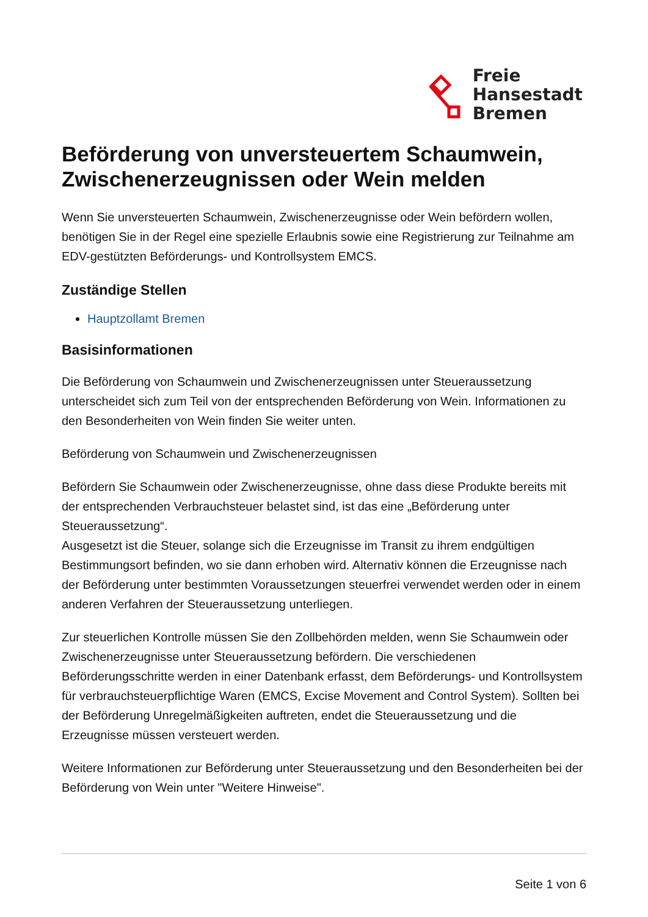Freie
Hansestadt
Bremen
Beförderung von unversteuertem Schaumwein, Zwischenerzeugnissen oder Wein melden
Wenn Sie unversteuerten Schaumwein, Zwischenerzeugnisse oder Wein befördern wollen, benötigen Sie in der Regel eine spezielle Erlaubnis sowie eine Registrierung zur Teilnahme am EDV-gestützten Beförderungs- und Kontrollsystem EMCS.
Zuständige Stellen
Hauptzollamt Bremen
Basisinformationen
Die Beförderung von Schaumwein und Zwischenerzeugnissen unter Steueraussetzung unterscheidet sich zum Teil von der entsprechenden Beförderung von Wein. Informationen zu den Besonderheiten von Wein finden Sie weiter unten.
Beförderung von Schaumwein und Zwischenerzeugnissen
Befördern Sie Schaumwein oder Zwischenerzeugnisse, ohne dass diese Produkte bereits mit der entsprechenden Verbrauchsteuer belastet sind, ist das eine „Beförderung unter Steueraussetzung“.
Ausgesetzt ist die Steuer, solange sich die Erzeugnisse im Transit zu ihrem endgültigen Bestimmungsort befinden, wo sie dann erhoben wird. Alternativ können die Erzeugnisse nach der Beförderung unter bestimmten Voraussetzungen steuerfrei verwendet werden oder in einem anderen Verfahren der Steueraussetzung unterliegen.
Zur steuerlichen Kontrolle müssen Sie den Zollbehörden melden, wenn Sie Schaumwein oder Zwischenerzeugnisse unter Steueraussetzung befördern. Die verschiedenen Beförderungsschritte werden in einer Datenbank erfasst, dem Beförderungs- und Kontrollsystem für verbrauchsteuerpflichtige Waren (EMCS, Excise Movement and Control System). Sollten bei der Beförderung Unregelmäßigkeiten auftreten, endet die Steueraussetzung und die Erzeugnisse müssen versteuert werden.
Weitere Informationen zur Beförderung unter Steueraussetzung und den Besonderheiten bei der Beförderung von Wein unter "Weitere Hinweise".
Seite 1 von 6